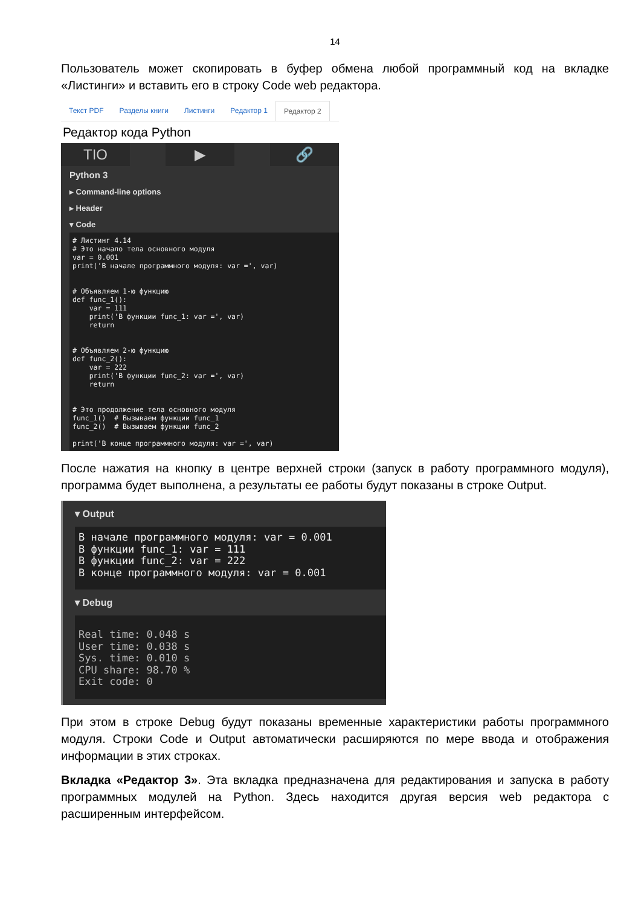14
Пользователь может скопировать в буфер обмена любой программный код на вкладке «Листинги» и вставить его в строку Code web редактора.
Текст PDF Разделы книги Листинги Редактор 1 Редактор 2
Редактор кода Python
TIO ▶ 🔗
Python 3
▸ Command-line options
▸ Header
▾ Code
# Листинг 4.14
# Это начало тела основного модуля
var = 0.001
print('В начале программного модуля: var =', var)


# Объявляем 1-ю функцию
def func_1():
    var = 111
    print('В функции func_1: var =', var)
    return


# Объявляем 2-ю функцию
def func_2():
    var = 222
    print('В функции func_2: var =', var)
    return


# Это продолжение тела основного модуля
func_1()  # Вызываем функции func_1
func_2()  # Вызываем функции func_2

print('В конце программного модуля: var =', var)
После нажатия на кнопку в центре верхней строки (запуск в работу программного модуля), программа будет выполнена, а результаты ее работы будут показаны в строке Output.
▾ Output
В начале программного модуля: var = 0.001
В функции func_1: var = 111
В функции func_2: var = 222
В конце программного модуля: var = 0.001
▾ Debug
Real time: 0.048 s
User time: 0.038 s
Sys. time: 0.010 s
CPU share: 98.70 %
Exit code: 0
При этом в строке Debug будут показаны временные характеристики работы программного модуля. Строки Code и Output автоматически расширяются по мере ввода и отображения информации в этих строках.
Вкладка «Редактор 3». Эта вкладка предназначена для редактирования и запуска в работу программных модулей на Python. Здесь находится другая версия web редактора с расширенным интерфейсом.